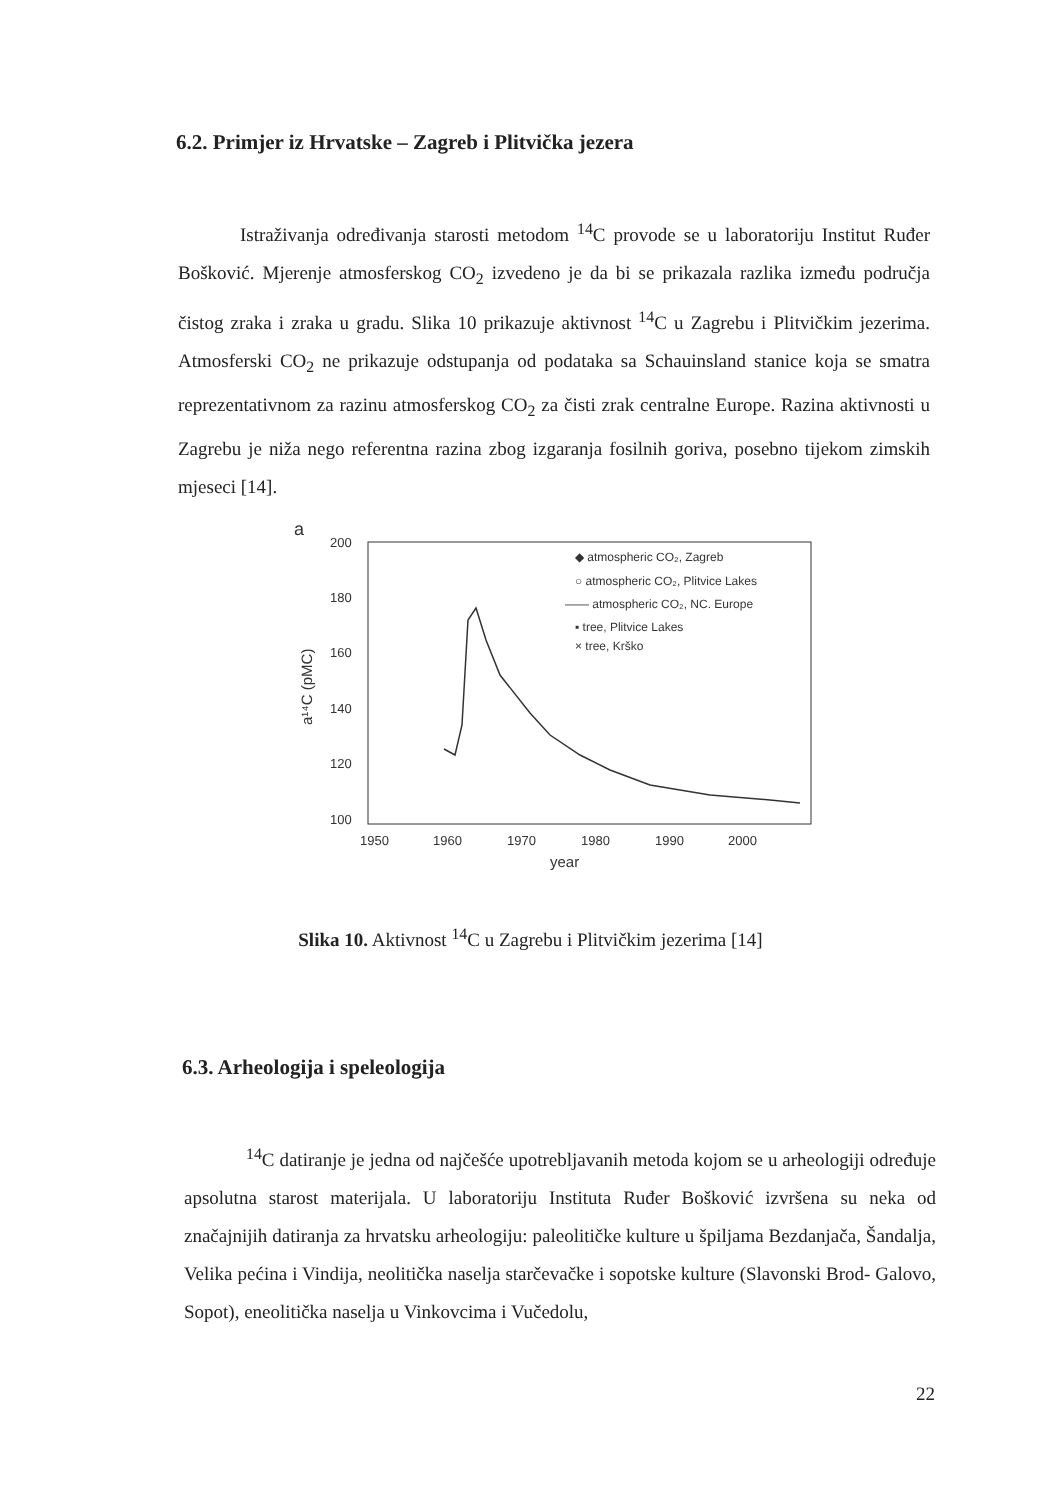6.2. Primjer iz Hrvatske – Zagreb i Plitvička jezera
Istraživanja određivanja starosti metodom <sup>14</sup>C provode se u laboratoriju Institut Ruđer Bošković. Mjerenje atmosferskog CO<sub>2</sub> izvedeno je da bi se prikazala razlika između područja čistog zraka i zraka u gradu. Slika 10 prikazuje aktivnost <sup>14</sup>C u Zagrebu i Plitvičkim jezerima. Atmosferski CO<sub>2</sub> ne prikazuje odstupanja od podataka sa Schauinsland stanice koja se smatra reprezentativnom za razinu atmosferskog CO<sub>2</sub> za čisti zrak centralne Europe. Razina aktivnosti u Zagrebu je niža nego referentna razina zbog izgaranja fosilnih goriva, posebno tijekom zimskih mjeseci [14].
a
200
180
160
140
120
100
1950
1960
1970
1980
1990
2000
year
a¹⁴C (pMC)
◆ atmospheric CO₂, Zagreb
○ atmospheric CO₂, Plitvice Lakes
—— atmospheric CO₂, NC. Europe
▪ tree, Plitvice Lakes
× tree, Krško
Slika 10. Aktivnost <sup>14</sup>C u Zagrebu i Plitvičkim jezerima [14]
6.3. Arheologija i speleologija
<sup>14</sup>C datiranje je jedna od najčešće upotrebljavanih metoda kojom se u arheologiji određuje apsolutna starost materijala. U laboratoriju Instituta Ruđer Bošković izvršena su neka od značajnijih datiranja za hrvatsku arheologiju: paleolitičke kulture u špiljama Bezdanjača, Šandalja, Velika pećina i Vindija, neolitička naselja starčevačke i sopotske kulture (Slavonski Brod- Galovo, Sopot), eneolitička naselja u Vinkovcima i Vučedolu,
22